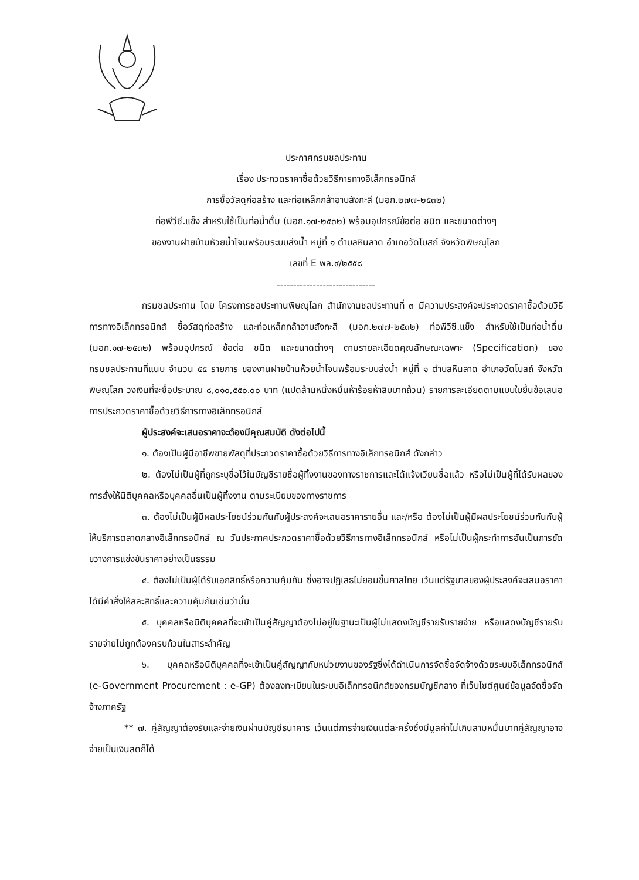ประกาศกรมชลประทาน
เรื่อง ประกวดราคาซื้อด้วยวิธีการทางอิเล็กทรอนิกส์
การซื้อวัสดุก่อสร้าง และท่อเหล็กกล้าอาบสังกะสี (มอก.๒๗๗-๒๕๓๒)
ท่อพีวีซี.แข็ง สำหรับใช้เป็นท่อน้ำดื่ม (มอก.๑๗-๒๕๓๒) พร้อมอุปกรณ์ข้อต่อ ชนิด และขนาดต่างๆ
ของงานฝายบ้านห้วยน้ำโจนพร้อมระบบส่งน้ำ หมู่ที่ ๑ ตำบลหินลาด อำเภอวัดโบสถ์ จังหวัดพิษณุโลก
เลขที่ E พล.๙/๒๕๕๘
------------------------------
กรมชลประทาน โดย โครงการชลประทานพิษณุโลก สำนักงานชลประทานที่ ๓ มีความประสงค์จะประกวดราคาซื้อด้วยวิธีการทางอิเล็กทรอนิกส์ ซื้อวัสดุก่อสร้าง และท่อเหล็กกล้าอาบสังกะสี (มอก.๒๗๗-๒๕๓๒) ท่อพีวีซี.แข็ง สำหรับใช้เป็นท่อน้ำดื่ม (มอก.๑๗-๒๕๓๒) พร้อมอุปกรณ์ ข้อต่อ ชนิด และขนาดต่างๆ ตามรายละเอียดคุณลักษณะเฉพาะ (Specification) ของกรมชลประทานที่แนบ จำนวน ๕๕ รายการ ของงานฝายบ้านห้วยน้ำโจนพร้อมระบบส่งน้ำ หมู่ที่ ๑ ตำบลหินลาด อำเภอวัดโบสถ์ จังหวัดพิษณุโลก วงเงินที่จะซื้อประมาณ ๘,๐๑๐,๕๕๐.๐๐ บาท (แปดล้านหนึ่งหมื่นห้าร้อยห้าสิบบาทถ้วน) รายการละเอียดตามแบบใบยื่นข้อเสนอการประกวดราคาซื้อด้วยวิธีการทางอิเล็กทรอนิกส์
ผู้ประสงค์จะเสนอราคาจะต้องมีคุณสมบัติ ดังต่อไปนี้
๑. ต้องเป็นผู้มีอาชีพขายพัสดุที่ประกวดราคาซื้อด้วยวิธีการทางอิเล็กทรอนิกส์ ดังกล่าว
๒. ต้องไม่เป็นผู้ที่ถูกระบุชื่อไว้ในบัญชีรายชื่อผู้ทิ้งงานของทางราชการและได้แจ้งเวียนชื่อแล้ว หรือไม่เป็นผู้ที่ได้รับผลของการสั่งให้นิติบุคคลหรือบุคคลอื่นเป็นผู้ทิ้งงาน ตามระเบียบของทางราชการ
๓. ต้องไม่เป็นผู้มีผลประโยชน์ร่วมกันกับผู้ประสงค์จะเสนอราคารายอื่น และ/หรือ ต้องไม่เป็นผู้มีผลประโยชน์ร่วมกันกับผู้ให้บริการตลาดกลางอิเล็กทรอนิกส์ ณ วันประกาศประกวดราคาซื้อด้วยวิธีการทางอิเล็กทรอนิกส์ หรือไม่เป็นผู้กระทำการอันเป็นการขัดขวางการแข่งขันราคาอย่างเป็นธรรม
๔. ต้องไม่เป็นผู้ได้รับเอกสิทธิ์หรือความคุ้มกัน ซึ่งอาจปฏิเสธไม่ยอมขึ้นศาลไทย เว้นแต่รัฐบาลของผู้ประสงค์จะเสนอราคาได้มีคำสั่งให้สละสิทธิ์และความคุ้มกันเช่นว่านั้น
๕. บุคคลหรือนิติบุคคลที่จะเข้าเป็นคู่สัญญาต้องไม่อยู่ในฐานะเป็นผู้ไม่แสดงบัญชีรายรับรายจ่าย หรือแสดงบัญชีรายรับรายจ่ายไม่ถูกต้องครบถ้วนในสาระสำคัญ
๖. บุคคลหรือนิติบุคคลที่จะเข้าเป็นคู่สัญญากับหน่วยงานของรัฐซึ่งได้ดำเนินการจัดซื้อจัดจ้างด้วยระบบอิเล็กทรอนิกส์ (e-Government Procurement : e-GP) ต้องลงทะเบียนในระบบอิเล็กทรอนิกส์ของกรมบัญชีกลาง ที่เว็บไซต์ศูนย์ข้อมูลจัดซื้อจัดจ้างภาครัฐ
** ๗. คู่สัญญาต้องรับและจ่ายเงินผ่านบัญชีธนาคาร เว้นแต่การจ่ายเงินแต่ละครั้งซึ่งมีมูลค่าไม่เกินสามหมื่นบาทคู่สัญญาอาจจ่ายเป็นเงินสดก็ได้